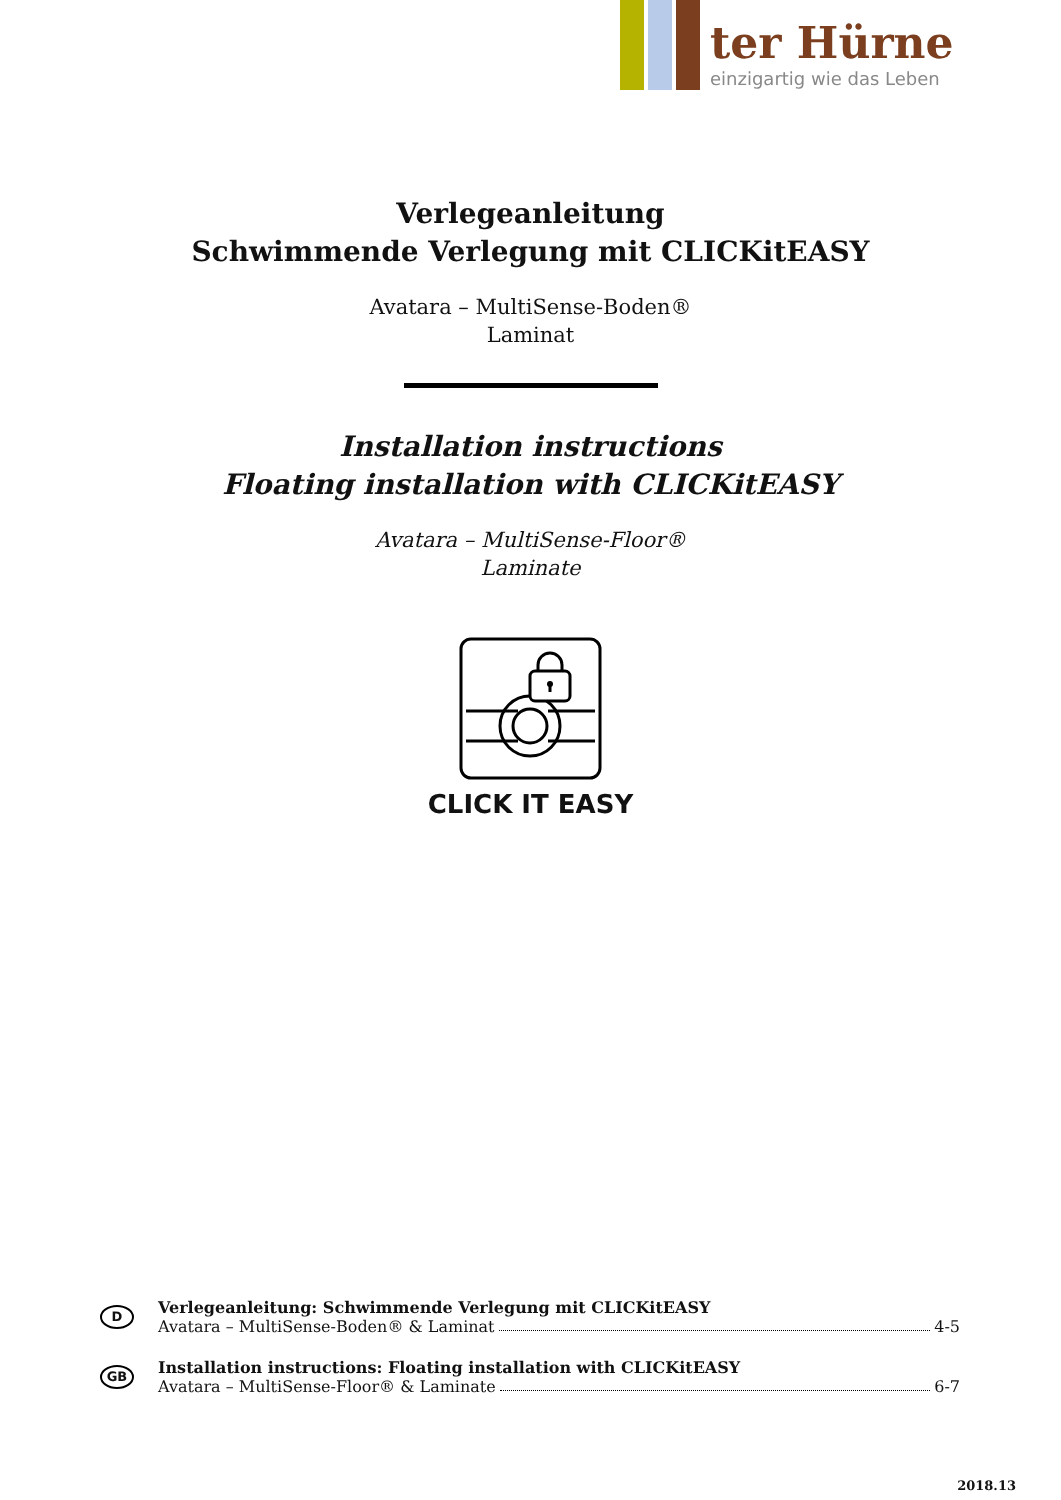ter Hürne
einzigartig wie das Leben
Verlegeanleitung
Schwimmende Verlegung mit CLICKitEASY
Avatara – MultiSense-Boden®
Laminat
Installation instructions
Floating installation with CLICKitEASY
Avatara – MultiSense-Floor®
Laminate
CLICK IT EASY
D
Verlegeanleitung: Schwimmende Verlegung mit CLICKitEASY
Avatara – MultiSense-Boden® & Laminat 4-5
GB
Installation instructions: Floating installation with CLICKitEASY
Avatara – MultiSense-Floor® & Laminate 6-7
2018.13